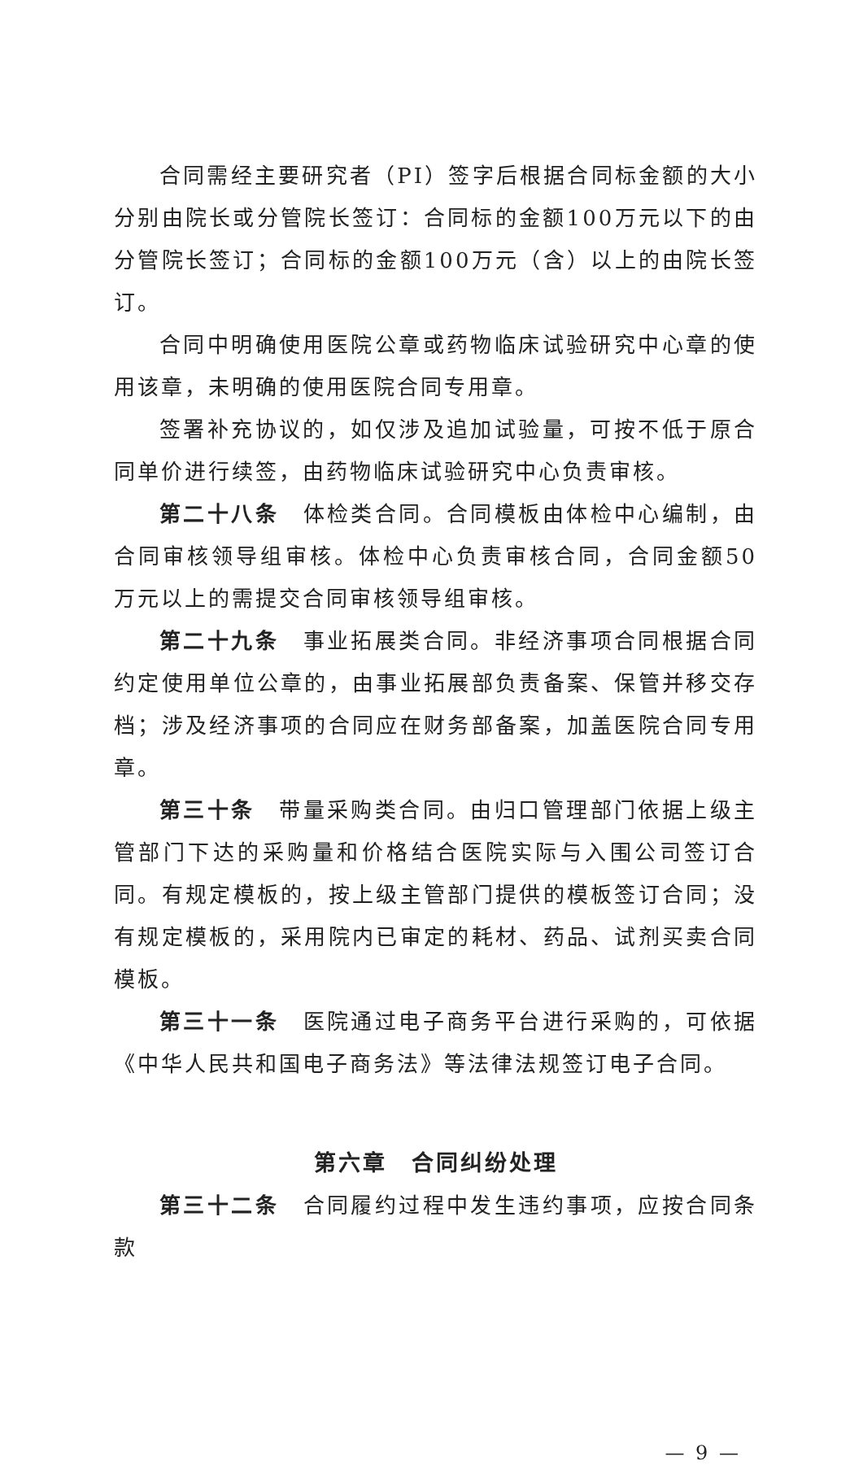合同需经主要研究者（PI）签字后根据合同标金额的大小分别由院长或分管院长签订：合同标的金额100万元以下的由分管院长签订；合同标的金额100万元（含）以上的由院长签订。
合同中明确使用医院公章或药物临床试验研究中心章的使用该章，未明确的使用医院合同专用章。
签署补充协议的，如仅涉及追加试验量，可按不低于原合同单价进行续签，由药物临床试验研究中心负责审核。
第二十八条　体检类合同。合同模板由体检中心编制，由合同审核领导组审核。体检中心负责审核合同，合同金额50万元以上的需提交合同审核领导组审核。
第二十九条　事业拓展类合同。非经济事项合同根据合同约定使用单位公章的，由事业拓展部负责备案、保管并移交存档；涉及经济事项的合同应在财务部备案，加盖医院合同专用章。
第三十条　带量采购类合同。由归口管理部门依据上级主管部门下达的采购量和价格结合医院实际与入围公司签订合同。有规定模板的，按上级主管部门提供的模板签订合同；没有规定模板的，采用院内已审定的耗材、药品、试剂买卖合同模板。
第三十一条　医院通过电子商务平台进行采购的，可依据《中华人民共和国电子商务法》等法律法规签订电子合同。
第六章　合同纠纷处理
第三十二条　合同履约过程中发生违约事项，应按合同条款
— 9 —